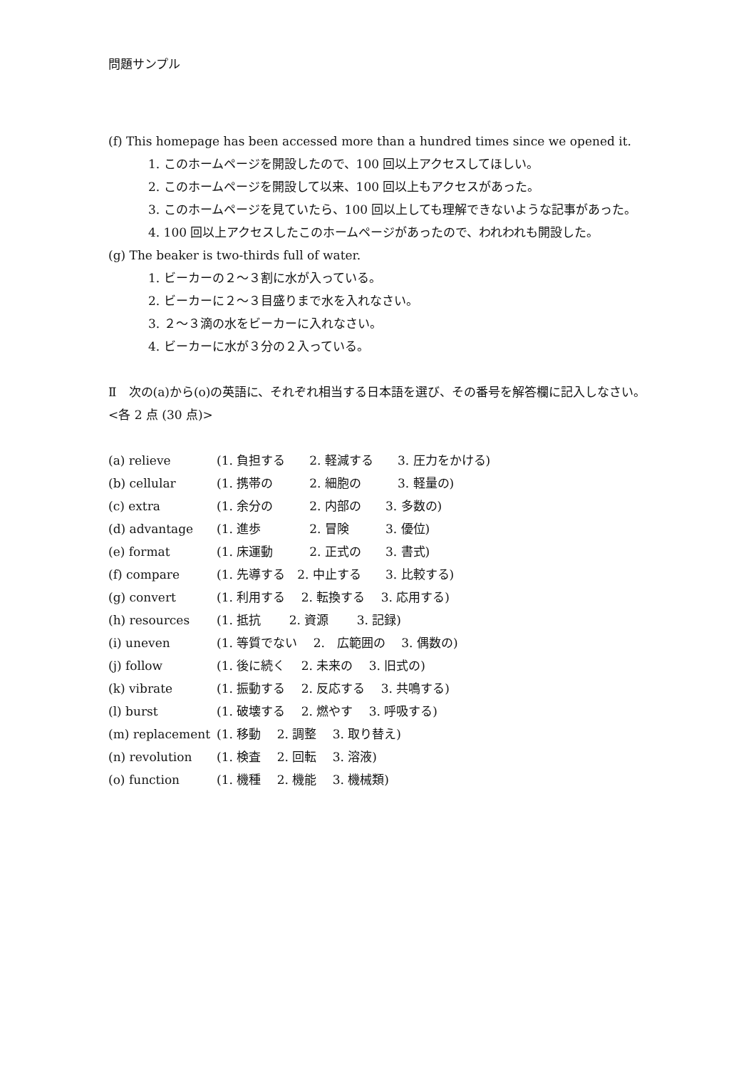問題サンプル
(f) This homepage has been accessed more than a hundred times since we opened it.
1. このホームページを開設したので、100 回以上アクセスしてほしい。
2. このホームページを開設して以来、100 回以上もアクセスがあった。
3. このホームページを見ていたら、100 回以上しても理解できないような記事があった。
4. 100 回以上アクセスしたこのホームページがあったので、われわれも開設した。
(g) The beaker is two-thirds full of water.
1. ビーカーの２～３割に水が入っている。
2. ビーカーに２～３目盛りまで水を入れなさい。
3. ２～３滴の水をビーカーに入れなさい。
4. ビーカーに水が３分の２入っている。
Ⅱ　次の(a)から(o)の英語に、それぞれ相当する日本語を選び、その番号を解答欄に記入しなさい。<各 2 点 (30 点)>
| (a) relieve | (1. 負担する 2. 軽減する 3. 圧力をかける) |
| (b) cellular | (1. 携帯の 2. 細胞の 3. 軽量の) |
| (c) extra | (1. 余分の 2. 内部の 3. 多数の) |
| (d) advantage | (1. 進歩 2. 冒険 3. 優位) |
| (e) format | (1. 床運動 2. 正式の 3. 書式) |
| (f) compare | (1. 先導する 2. 中止する 3. 比較する) |
| (g) convert | (1. 利用する 2. 転換する 3. 応用する) |
| (h) resources | (1. 抵抗 2. 資源 3. 記録) |
| (i) uneven | (1. 等質でない 2. 広範囲の 3. 偶数の) |
| (j) follow | (1. 後に続く 2. 未来の 3. 旧式の) |
| (k) vibrate | (1. 振動する 2. 反応する 3. 共鳴する) |
| (l) burst | (1. 破壊する 2. 燃やす 3. 呼吸する) |
| (m) replacement | (1. 移動 2. 調整 3. 取り替え) |
| (n) revolution | (1. 検査 2. 回転 3. 溶液) |
| (o) function | (1. 機種 2. 機能 3. 機械類) |